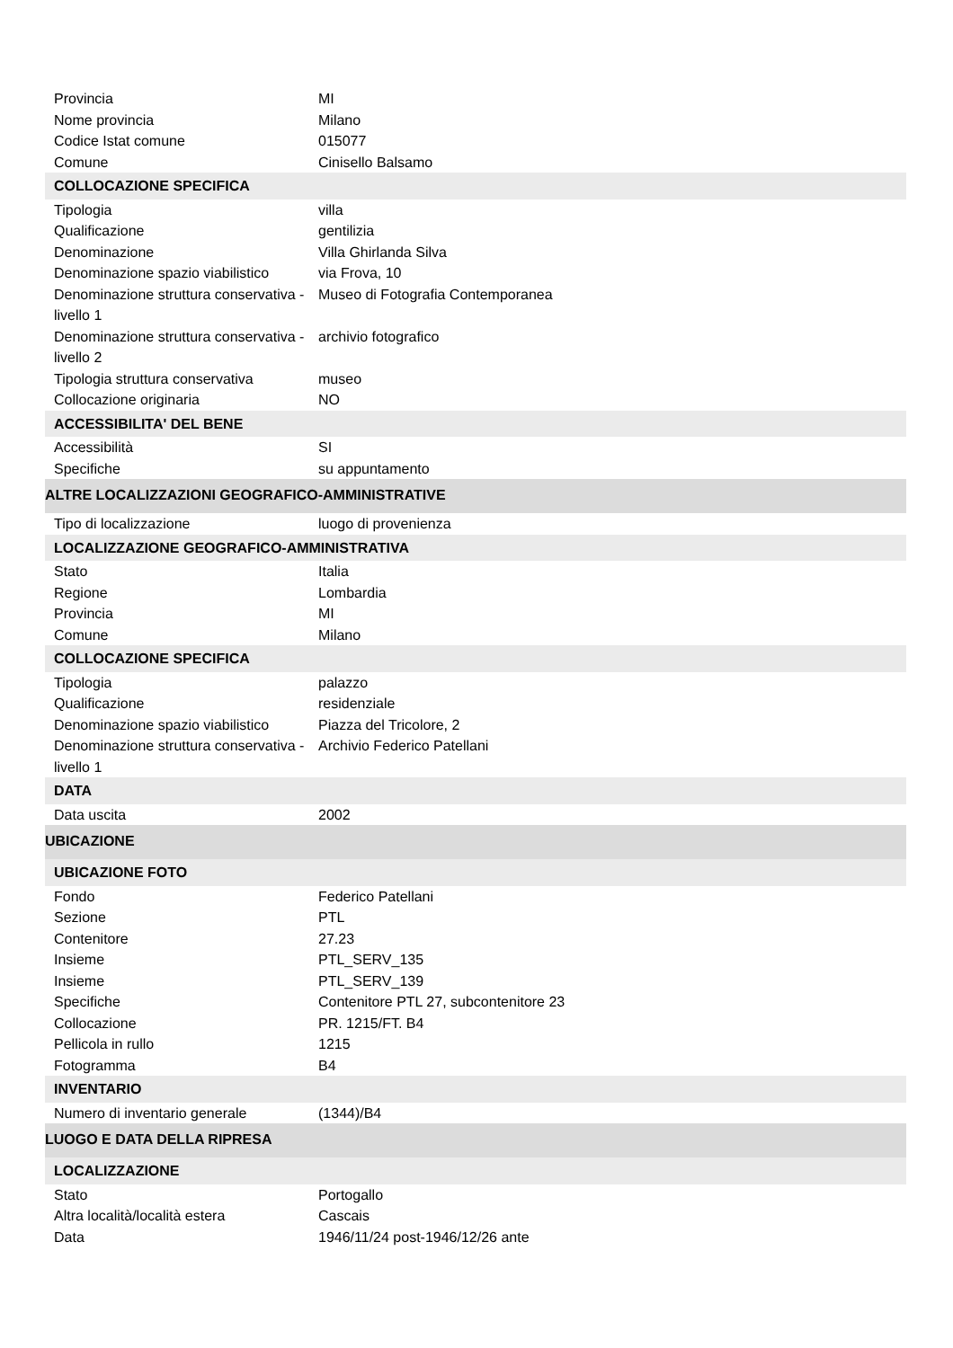| Provincia | MI |
| Nome provincia | Milano |
| Codice Istat comune | 015077 |
| Comune | Cinisello Balsamo |
| COLLOCAZIONE SPECIFICA | |
| Tipologia | villa |
| Qualificazione | gentilizia |
| Denominazione | Villa Ghirlanda Silva |
| Denominazione spazio viabilistico | via Frova, 10 |
| Denominazione struttura conservativa - livello 1 | Museo di Fotografia Contemporanea |
| Denominazione struttura conservativa - livello 2 | archivio fotografico |
| Tipologia struttura conservativa | museo |
| Collocazione originaria | NO |
| ACCESSIBILITA' DEL BENE | |
| Accessibilità | SI |
| Specifiche | su appuntamento |
| ALTRE LOCALIZZAZIONI GEOGRAFICO-AMMINISTRATIVE | |
| Tipo di localizzazione | luogo di provenienza |
| LOCALIZZAZIONE GEOGRAFICO-AMMINISTRATIVA | |
| Stato | Italia |
| Regione | Lombardia |
| Provincia | MI |
| Comune | Milano |
| COLLOCAZIONE SPECIFICA | |
| Tipologia | palazzo |
| Qualificazione | residenziale |
| Denominazione spazio viabilistico | Piazza del Tricolore, 2 |
| Denominazione struttura conservativa - livello 1 | Archivio Federico Patellani |
| DATA | |
| Data uscita | 2002 |
| UBICAZIONE | |
| UBICAZIONE FOTO | |
| Fondo | Federico Patellani |
| Sezione | PTL |
| Contenitore | 27.23 |
| Insieme | PTL_SERV_135 |
| Insieme | PTL_SERV_139 |
| Specifiche | Contenitore PTL 27, subcontenitore 23 |
| Collocazione | PR. 1215/FT. B4 |
| Pellicola in rullo | 1215 |
| Fotogramma | B4 |
| INVENTARIO | |
| Numero di inventario generale | (1344)/B4 |
| LUOGO E DATA DELLA RIPRESA | |
| LOCALIZZAZIONE | |
| Stato | Portogallo |
| Altra località/località estera | Cascais |
| Data | 1946/11/24 post-1946/12/26 ante |